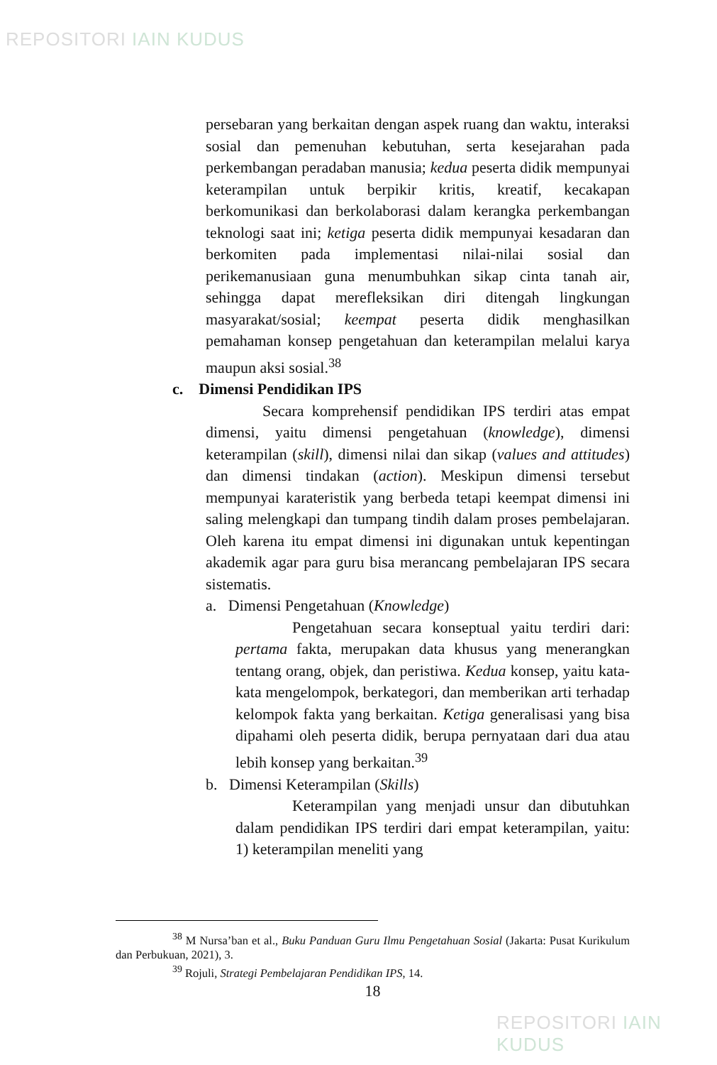REPOSITORI IAIN KUDUS
persebaran yang berkaitan dengan aspek ruang dan waktu, interaksi sosial dan pemenuhan kebutuhan, serta kesejarahan pada perkembangan peradaban manusia; kedua peserta didik mempunyai keterampilan untuk berpikir kritis, kreatif, kecakapan berkomunikasi dan berkolaborasi dalam kerangka perkembangan teknologi saat ini; ketiga peserta didik mempunyai kesadaran dan berkomiten pada implementasi nilai-nilai sosial dan perikemanusiaan guna menumbuhkan sikap cinta tanah air, sehingga dapat merefleksikan diri ditengah lingkungan masyarakat/sosial; keempat peserta didik menghasilkan pemahaman konsep pengetahuan dan keterampilan melalui karya maupun aksi sosial.<sup>38</sup>
c. Dimensi Pendidikan IPS
Secara komprehensif pendidikan IPS terdiri atas empat dimensi, yaitu dimensi pengetahuan (knowledge), dimensi keterampilan (skill), dimensi nilai dan sikap (values and attitudes) dan dimensi tindakan (action). Meskipun dimensi tersebut mempunyai karateristik yang berbeda tetapi keempat dimensi ini saling melengkapi dan tumpang tindih dalam proses pembelajaran. Oleh karena itu empat dimensi ini digunakan untuk kepentingan akademik agar para guru bisa merancang pembelajaran IPS secara sistematis.
a. Dimensi Pengetahuan (Knowledge)
Pengetahuan secara konseptual yaitu terdiri dari: pertama fakta, merupakan data khusus yang menerangkan tentang orang, objek, dan peristiwa. Kedua konsep, yaitu kata-kata mengelompok, berkategori, dan memberikan arti terhadap kelompok fakta yang berkaitan. Ketiga generalisasi yang bisa dipahami oleh peserta didik, berupa pernyataan dari dua atau lebih konsep yang berkaitan.<sup>39</sup>
b. Dimensi Keterampilan (Skills)
Keterampilan yang menjadi unsur dan dibutuhkan dalam pendidikan IPS terdiri dari empat keterampilan, yaitu: 1) keterampilan meneliti yang
<sup>38</sup> M Nursa’ban et al., Buku Panduan Guru Ilmu Pengetahuan Sosial (Jakarta: Pusat Kurikulum dan Perbukuan, 2021), 3.
<sup>39</sup> Rojuli, Strategi Pembelajaran Pendidikan IPS, 14.
18
REPOSITORI IAIN KUDUS